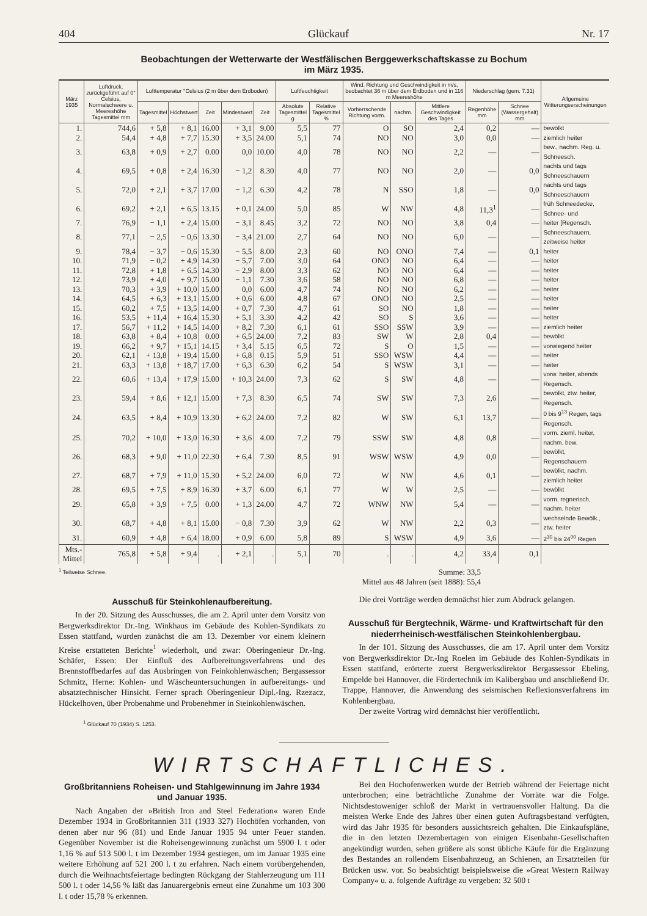404 Glückauf Nr. 17
Beobachtungen der Wetterwarte der Westfälischen Berggewerkschaftskasse zu Bochum
im März 1935.
| März 1935 | Luftdruck, zurückgeführt auf 0° Celsius, Normalschwere u. Meereshöhe Tagesmittel mm | Lufttemperatur °Celsius (2 m über dem Erdboden) | | | | | Luftfeuchtigkeit | | Wind. Richtung und Geschwindigkeit in m/s, beobachtet 36 m über dem Erdboden und in 116 m Meereshöhe | | | Niederschlag (gem. 7.31) | | Allgemeine Witterungserscheinungen |
| --- | --- | --- | --- | --- | --- | --- | --- | --- | --- | --- | --- | --- | --- | --- |
| | | Tagesmittel | Höchstwert | Zeit | Mindestwert | Zeit | Absolute Tagesmittel g | Relative Tagesmittel % | Vorherrschende Richtung vorm. | nachm. | Mittlere Geschwindigkeit des Tages | Regenhöhe mm | Schnee (Wassergehalt) mm | |
| 1. | 744,6 | + 5,8 | + 8,1 | 16.00 | + 3,1 | 9.00 | 5,5 | 77 | O | SO | 2,4 | 0,2 | — | bewölkt |
| 2. | 54,4 | + 4,8 | + 7,7 | 15.30 | + 3,5 | 24.00 | 5,1 | 74 | NO | NO | 3,0 | 0,0 | — | ziemlich heiter |
| 3. | 63,8 | + 0,9 | + 2,7 | 0.00 | 0,0 | 10.00 | 4,0 | 78 | NO | NO | 2,2 | — | — | bew., nachm. Reg. u. Schneesch. |
| 4. | 69,5 | + 0,8 | + 2,4 | 16.30 | − 1,2 | 8.30 | 4,0 | 77 | NO | NO | 2,0 | — | 0,0 | nachts und tags Schneeschauern |
| 5. | 72,0 | + 2,1 | + 3,7 | 17.00 | − 1,2 | 6.30 | 4,2 | 78 | N | SSO | 1,8 | — | 0,0 | nachts und tags Schneeschauern |
| 6. | 69,2 | + 2,1 | + 6,5 | 13.15 | + 0,1 | 24.00 | 5,0 | 85 | W | NW | 4,8 | 11,3<sup>1</sup> | — | früh Schneedecke, Schnee- und |
| 7. | 76,9 | − 1,1 | + 2,4 | 15.00 | − 3,1 | 8.45 | 3,2 | 72 | NO | NO | 3,8 | 0,4 | — | heiter [Regensch. |
| 8. | 77,1 | − 2,5 | − 0,6 | 13.30 | − 3,4 | 21.00 | 2,7 | 64 | NO | NO | 6,0 | — | — | Schneeschauern, zeitweise heiter |
| 9. | 78,4 | − 3,7 | − 0,6 | 15.30 | − 5,5 | 8.00 | 2,3 | 60 | NO | ONO | 7,4 | — | 0,1 | heiter |
| 10. | 71,9 | − 0,2 | + 4,9 | 14.30 | − 5,7 | 7.00 | 3,0 | 64 | ONO | NO | 6,4 | — | — | heiter |
| 11. | 72,8 | + 1,8 | + 6,5 | 14.30 | − 2,9 | 8.00 | 3,3 | 62 | NO | NO | 6,4 | — | — | heiter |
| 12. | 73,9 | + 4,0 | + 9,7 | 15.00 | − 1,1 | 7.30 | 3,6 | 58 | NO | NO | 6,8 | — | — | heiter |
| 13. | 70,3 | + 3,9 | + 10,0 | 15.00 | 0,0 | 6.00 | 4,7 | 74 | NO | NO | 6,2 | — | — | heiter |
| 14. | 64,5 | + 6,3 | + 13,1 | 15.00 | + 0,6 | 6.00 | 4,8 | 67 | ONO | NO | 2,5 | — | — | heiter |
| 15. | 60,2 | + 7,5 | + 13,5 | 14.00 | + 0,7 | 7.30 | 4,7 | 61 | SO | NO | 1,8 | — | — | heiter |
| 16. | 53,5 | + 11,4 | + 16,4 | 15.30 | + 5,1 | 3.30 | 4,2 | 42 | SO | S | 3,6 | — | — | heiter |
| 17. | 56,7 | + 11,2 | + 14,5 | 14.00 | + 8,2 | 7.30 | 6,1 | 61 | SSO | SSW | 3,9 | — | — | ziemlich heiter |
| 18. | 63,8 | + 8,4 | + 10,8 | 0.00 | + 6,5 | 24.00 | 7,2 | 83 | SW | W | 2,8 | 0,4 | — | bewölkt |
| 19. | 66,2 | + 9,7 | + 15,1 | 14.15 | + 3,4 | 5.15 | 6,5 | 72 | S | O | 1,5 | — | — | vorwiegend heiter |
| 20. | 62,1 | + 13,8 | + 19,4 | 15.00 | + 6,8 | 0.15 | 5,9 | 51 | SSO | WSW | 4,4 | — | — | heiter |
| 21. | 63,3 | + 13,8 | + 18,7 | 17.00 | + 6,3 | 6.30 | 6,2 | 54 | S | WSW | 3,1 | — | — | heiter |
| 22. | 60,6 | + 13,4 | + 17,9 | 15.00 | + 10,3 | 24.00 | 7,3 | 62 | S | SW | 4,8 | — | — | vorw. heiter, abends Regensch. |
| 23. | 59,4 | + 8,6 | + 12,1 | 15.00 | + 7,3 | 8.30 | 6,5 | 74 | SW | SW | 7,3 | 2,6 | — | bewölkt, ztw. heiter, Regensch. |
| 24. | 63,5 | + 8,4 | + 10,9 | 13.30 | + 6,2 | 24.00 | 7,2 | 82 | W | SW | 6,1 | 13,7 | — | 0 bis 9<sup>13</sup> Regen, tags Regensch. |
| 25. | 70,2 | + 10,0 | + 13,0 | 16.30 | + 3,6 | 4.00 | 7,2 | 79 | SSW | SW | 4,8 | 0,8 | — | vorm. zieml. heiter, nachm. bew. |
| 26. | 68,3 | + 9,0 | + 11,0 | 22.30 | + 6,4 | 7.30 | 8,5 | 91 | WSW | WSW | 4,9 | 0,0 | — | bewölkt, Regenschauern |
| 27. | 68,7 | + 7,9 | + 11,0 | 15.30 | + 5,2 | 24.00 | 6,0 | 72 | W | NW | 4,6 | 0,1 | — | bewölkt, nachm. ziemlich heiter |
| 28. | 69,5 | + 7,5 | + 8,9 | 16.30 | + 3,7 | 6.00 | 6,1 | 77 | W | W | 2,5 | — | — | bewölkt |
| 29. | 65,8 | + 3,9 | + 7,5 | 0.00 | + 1,3 | 24.00 | 4,7 | 72 | WNW | NW | 5,4 | — | — | vorm. regnerisch, nachm. heiter |
| 30. | 68,7 | + 4,8 | + 8,1 | 15.00 | − 0,8 | 7.30 | 3,9 | 62 | W | NW | 2,2 | 0,3 | — | wechselnde Bewölk., ztw. heiter |
| 31. | 60,9 | + 4,8 | + 6,4 | 18.00 | + 0,9 | 6.00 | 5,8 | 89 | S | WSW | 4,9 | 3,6 | — | 2<sup>30</sup> bis 24<sup>00</sup> Regen |
| Mts.-Mittel | 765,8 | + 5,8 | + 9,4 | . | + 2,1 | . | 5,1 | 70 | . | . | 4,2 | 33,4 | 0,1 | |
<sup>1</sup> Teilweise Schnee. Summe: 33,5
Mittel aus 48 Jahren (seit 1888): 55,4
Ausschuß für Steinkohlenaufbereitung.
In der 20. Sitzung des Ausschusses, die am 2. April unter dem Vorsitz von Bergwerksdirektor Dr.-Ing. Winkhaus im Gebäude des Kohlen-Syndikats zu Essen stattfand, wurden zunächst die am 13. Dezember vor einem kleinern Kreise erstatteten Berichte<sup>1</sup> wiederholt, und zwar: Oberingenieur Dr.-Ing. Schäfer, Essen: Der Einfluß des Aufbereitungsverfahrens und des Brennstoffbedarfes auf das Ausbringen von Feinkohlenwäschen; Bergassessor Schmitz, Herne: Kohlen- und Wäscheuntersuchungen in aufbereitungs- und absatztechnischer Hinsicht. Ferner sprach Oberingenieur Dipl.-Ing. Rzezacz, Hückelhoven, über Probenahme und Probenehmer in Steinkohlenwäschen.
<sup>1</sup> Glückauf 70 (1934) S. 1253.
Die drei Vorträge werden demnächst hier zum Abdruck gelangen.
Ausschuß für Bergtechnik, Wärme- und Kraftwirtschaft für den niederrheinisch-westfälischen Steinkohlenbergbau.
In der 101. Sitzung des Ausschusses, die am 17. April unter dem Vorsitz von Bergwerksdirektor Dr.-Ing Roelen im Gebäude des Kohlen-Syndikats in Essen stattfand, erörterte zuerst Bergwerksdirektor Bergassessor Ebeling, Empelde bei Hannover, die Fördertechnik im Kalibergbau und anschließend Dr. Trappe, Hannover, die Anwendung des seismischen Reflexionsverfahrens im Kohlenbergbau.
Der zweite Vortrag wird demnächst hier veröffentlicht.
WIRTSCHAFTLICHES.
Großbritanniens Roheisen- und Stahlgewinnung im Jahre 1934 und Januar 1935.
Nach Angaben der »British Iron and Steel Federation« waren Ende Dezember 1934 in Großbritannien 311 (1933 327) Hochöfen vorhanden, von denen aber nur 96 (81) und Ende Januar 1935 94 unter Feuer standen. Gegenüber November ist die Roheisengewinnung zunächst um 5900 l. t oder 1,16 % auf 513 500 l. t im Dezember 1934 gestiegen, um im Januar 1935 eine weitere Erhöhung auf 521 200 l. t zu erfahren. Nach einem vorübergehenden, durch die Weihnachtsfeiertage bedingten Rückgang der Stahlerzeugung um 111 500 l. t oder 14,56 % läßt das Januarergebnis erneut eine Zunahme um 103 300 l. t oder 15,78 % erkennen.
Bei den Hochofenwerken wurde der Betrieb während der Feiertage nicht unterbrochen; eine beträchtliche Zunahme der Vorräte war die Folge. Nichtsdestoweniger schloß der Markt in vertrauensvoller Haltung. Da die meisten Werke Ende des Jahres über einen guten Auftragsbestand verfügten, wird das Jahr 1935 für besonders aussichtsreich gehalten. Die Einkaufspläne, die in den letzten Dezembertagen von einigen Eisenbahn-Gesellschaften angekündigt wurden, sehen größere als sonst übliche Käufe für die Ergänzung des Bestandes an rollendem Eisenbahnzeug, an Schienen, an Ersatzteilen für Brücken usw. vor. So beabsichtigt beispielsweise die »Great Western Railway Company« u. a. folgende Aufträge zu vergeben: 32 500 t